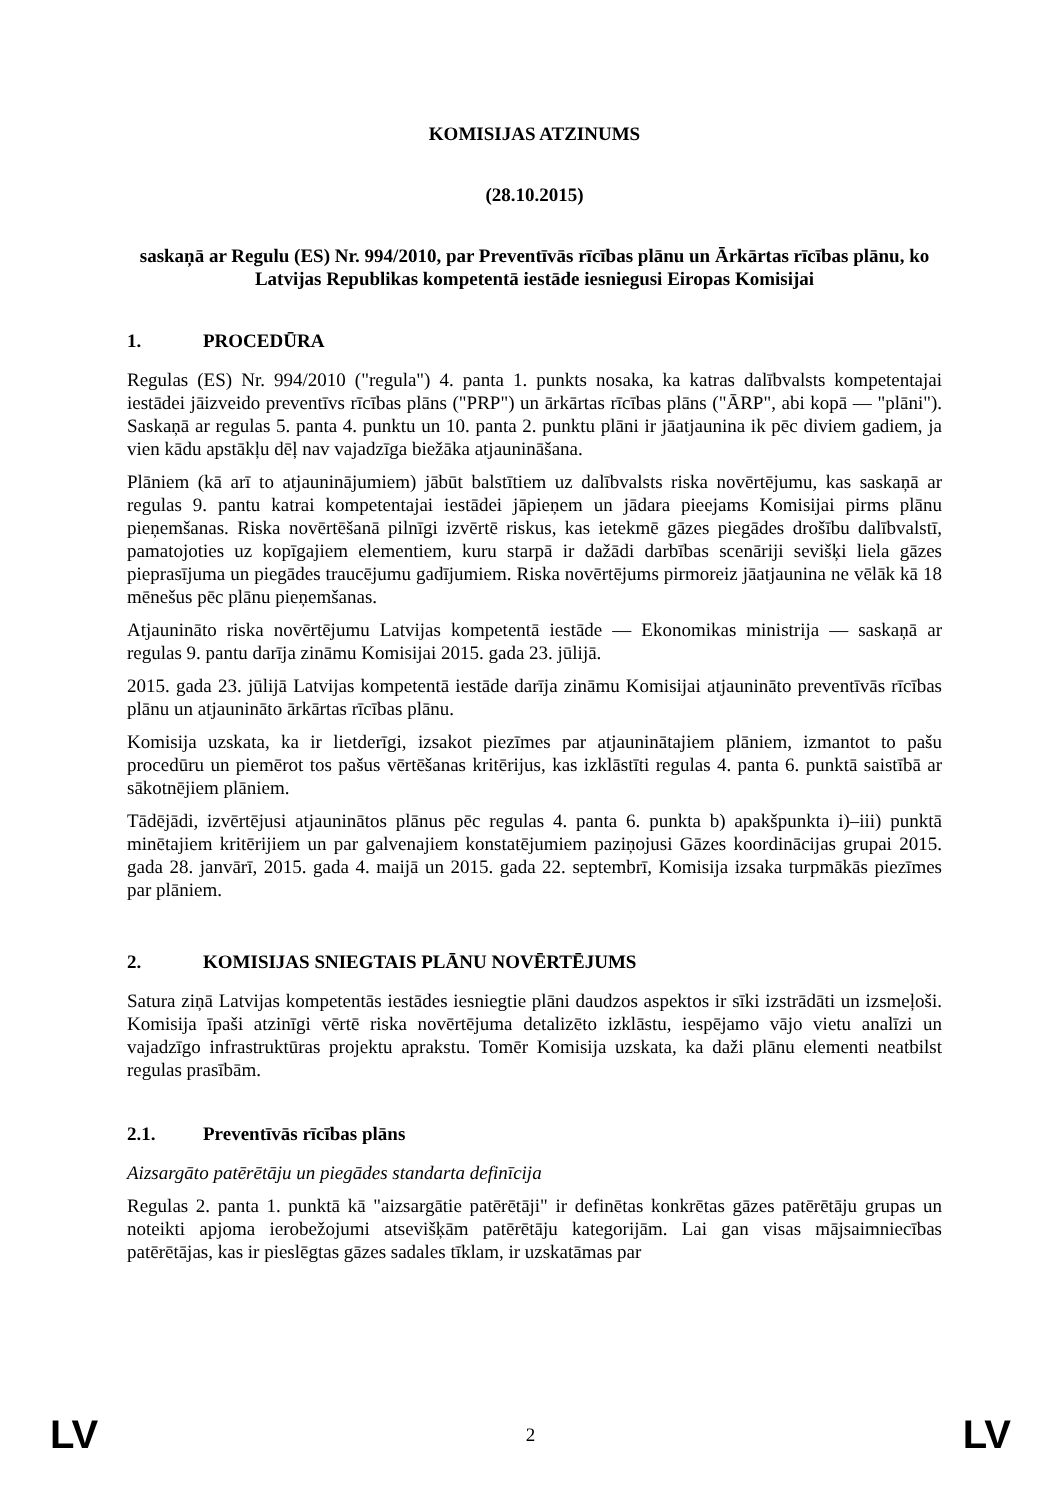KOMISIJAS ATZINUMS
(28.10.2015)
saskaņā ar Regulu (ES) Nr. 994/2010, par Preventīvās rīcības plānu un Ārkārtas rīcības plānu, ko Latvijas Republikas kompetentā iestāde iesniegusi Eiropas Komisijai
1. PROCEDŪRA
Regulas (ES) Nr. 994/2010 ("regula") 4. panta 1. punkts nosaka, ka katras dalībvalsts kompetentajai iestādei jāizveido preventīvs rīcības plāns ("PRP") un ārkārtas rīcības plāns ("ĀRP", abi kopā — "plāni"). Saskaņā ar regulas 5. panta 4. punktu un 10. panta 2. punktu plāni ir jāatjaunina ik pēc diviem gadiem, ja vien kādu apstākļu dēļ nav vajadzīga biežāka atjaunināšana.
Plāniem (kā arī to atjauninājumiem) jābūt balstītiem uz dalībvalsts riska novērtējumu, kas saskaņā ar regulas 9. pantu katrai kompetentajai iestādei jāpieņem un jādara pieejams Komisijai pirms plānu pieņemšanas. Riska novērtēšanā pilnīgi izvērtē riskus, kas ietekmē gāzes piegādes drošību dalībvalstī, pamatojoties uz kopīgajiem elementiem, kuru starpā ir dažādi darbības scenāriji sevišķi liela gāzes pieprasījuma un piegādes traucējumu gadījumiem. Riska novērtējums pirmoreiz jāatjaunina ne vēlāk kā 18 mēnešus pēc plānu pieņemšanas.
Atjaunināto riska novērtējumu Latvijas kompetentā iestāde — Ekonomikas ministrija — saskaņā ar regulas 9. pantu darīja zināmu Komisijai 2015. gada 23. jūlijā.
2015. gada 23. jūlijā Latvijas kompetentā iestāde darīja zināmu Komisijai atjaunināto preventīvās rīcības plānu un atjaunināto ārkārtas rīcības plānu.
Komisija uzskata, ka ir lietderīgi, izsakot piezīmes par atjauninātajiem plāniem, izmantot to pašu procedūru un piemērot tos pašus vērtēšanas kritērijus, kas izklāstīti regulas 4. panta 6. punktā saistībā ar sākotnējiem plāniem.
Tādējādi, izvērtējusi atjauninātos plānus pēc regulas 4. panta 6. punkta b) apakšpunkta i)–iii) punktā minētajiem kritērijiem un par galvenajiem konstatējumiem paziņojusi Gāzes koordinācijas grupai 2015. gada 28. janvārī, 2015. gada 4. maijā un 2015. gada 22. septembrī, Komisija izsaka turpmākās piezīmes par plāniem.
2. KOMISIJAS SNIEGTAIS PLĀNU NOVĒRTĒJUMS
Satura ziņā Latvijas kompetentās iestādes iesniegtie plāni daudzos aspektos ir sīki izstrādāti un izsmeļoši. Komisija īpaši atzinīgi vērtē riska novērtējuma detalizēto izklāstu, iespējamo vājo vietu analīzi un vajadzīgo infrastruktūras projektu aprakstu. Tomēr Komisija uzskata, ka daži plānu elementi neatbilst regulas prasībām.
2.1. Preventīvās rīcības plāns
Aizsargāto patērētāju un piegādes standarta definīcija
Regulas 2. panta 1. punktā kā "aizsargātie patērētāji" ir definētas konkrētas gāzes patērētāju grupas un noteikti apjoma ierobežojumi atsevišķām patērētāju kategorijām. Lai gan visas mājsaimniecības patērētājas, kas ir pieslēgtas gāzes sadales tīklam, ir uzskatāmas par
LV 2 LV